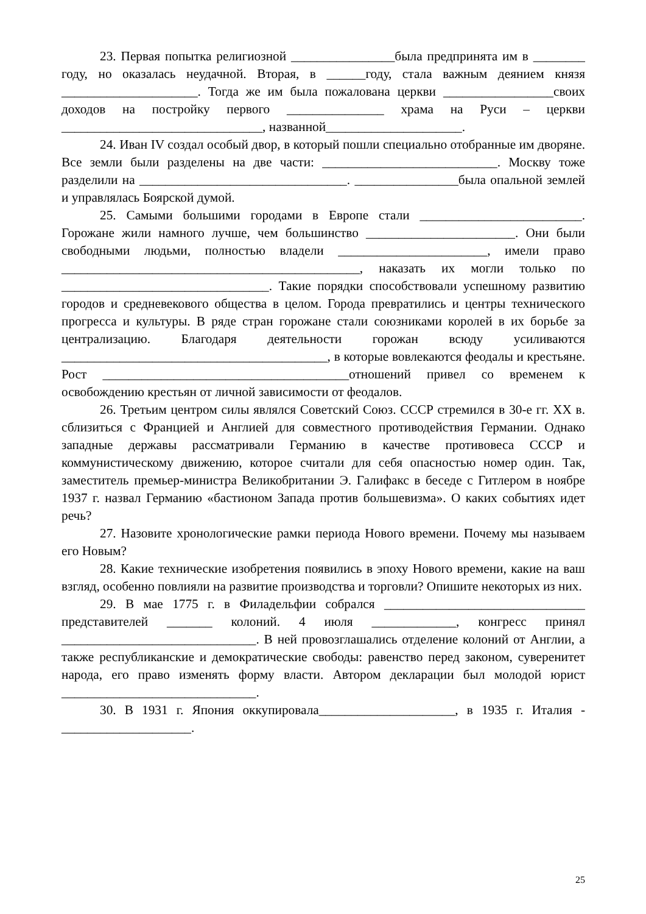23. Первая попытка религиозной ________________была предпринята им в ________ году, но оказалась неудачной. Вторая, в ______году, стала важным деянием князя _____________________. Тогда же им была пожалована церкви _________________своих доходов на постройку первого _______________ храма на Руси – церкви _______________________________, названной_____________________.
24. Иван IV создал особый двор, в который пошли специально отобранные им дворяне. Все земли были разделены на две части: ___________________________. Москву тоже разделили на ________________________________. ________________была опальной землей и управлялась Боярской думой.
25. Самыми большими городами в Европе стали _________________________. Горожане жили намного лучше, чем большинство _______________________. Они были свободными людьми, полностью владели _______________________, имели право ______________________________________________, наказать их могли только по ________________________________. Такие порядки способствовали успешному развитию городов и средневекового общества в целом. Города превратились и центры технического прогресса и культуры. В ряде стран горожане стали союзниками королей в их борьбе за централизацию. Благодаря деятельности горожан всюду усиливаются _________________________________________, в которые вовлекаются феодалы и крестьяне. Рост ______________________________________отношений привел со временем к освобождению крестьян от личной зависимости от феодалов.
26. Третьим центром силы являлся Советский Союз. СССР стремился в 30-е гг. XX в. сблизиться с Францией и Англией для совместного противодействия Германии. Однако западные державы рассматривали Германию в качестве противовеса СССР и коммунистическому движению, которое считали для себя опасностью номер один. Так, заместитель премьер-министра Великобритании Э. Галифакс в беседе с Гитлером в ноябре 1937 г. назвал Германию «бастионом Запада против большевизма». О каких событиях идет речь?
27. Назовите хронологические рамки периода Нового времени. Почему мы называем его Новым?
28. Какие технические изобретения появились в эпоху Нового времени, какие на ваш взгляд, особенно повлияли на развитие производства и торговли? Опишите некоторых из них.
29. В мае 1775 г. в Филадельфии собрался _______________________________ представителей _______ колоний. 4 июля _____________, конгресс принял ______________________________. В ней провозглашались отделение колоний от Англии, а также республиканские и демократические свободы: равенство перед законом, суверенитет народа, его право изменять форму власти. Автором декларации был молодой юрист ______________________________.
30. В 1931 г. Япония оккупировала_____________________, в 1935 г. Италия - ____________________.
25